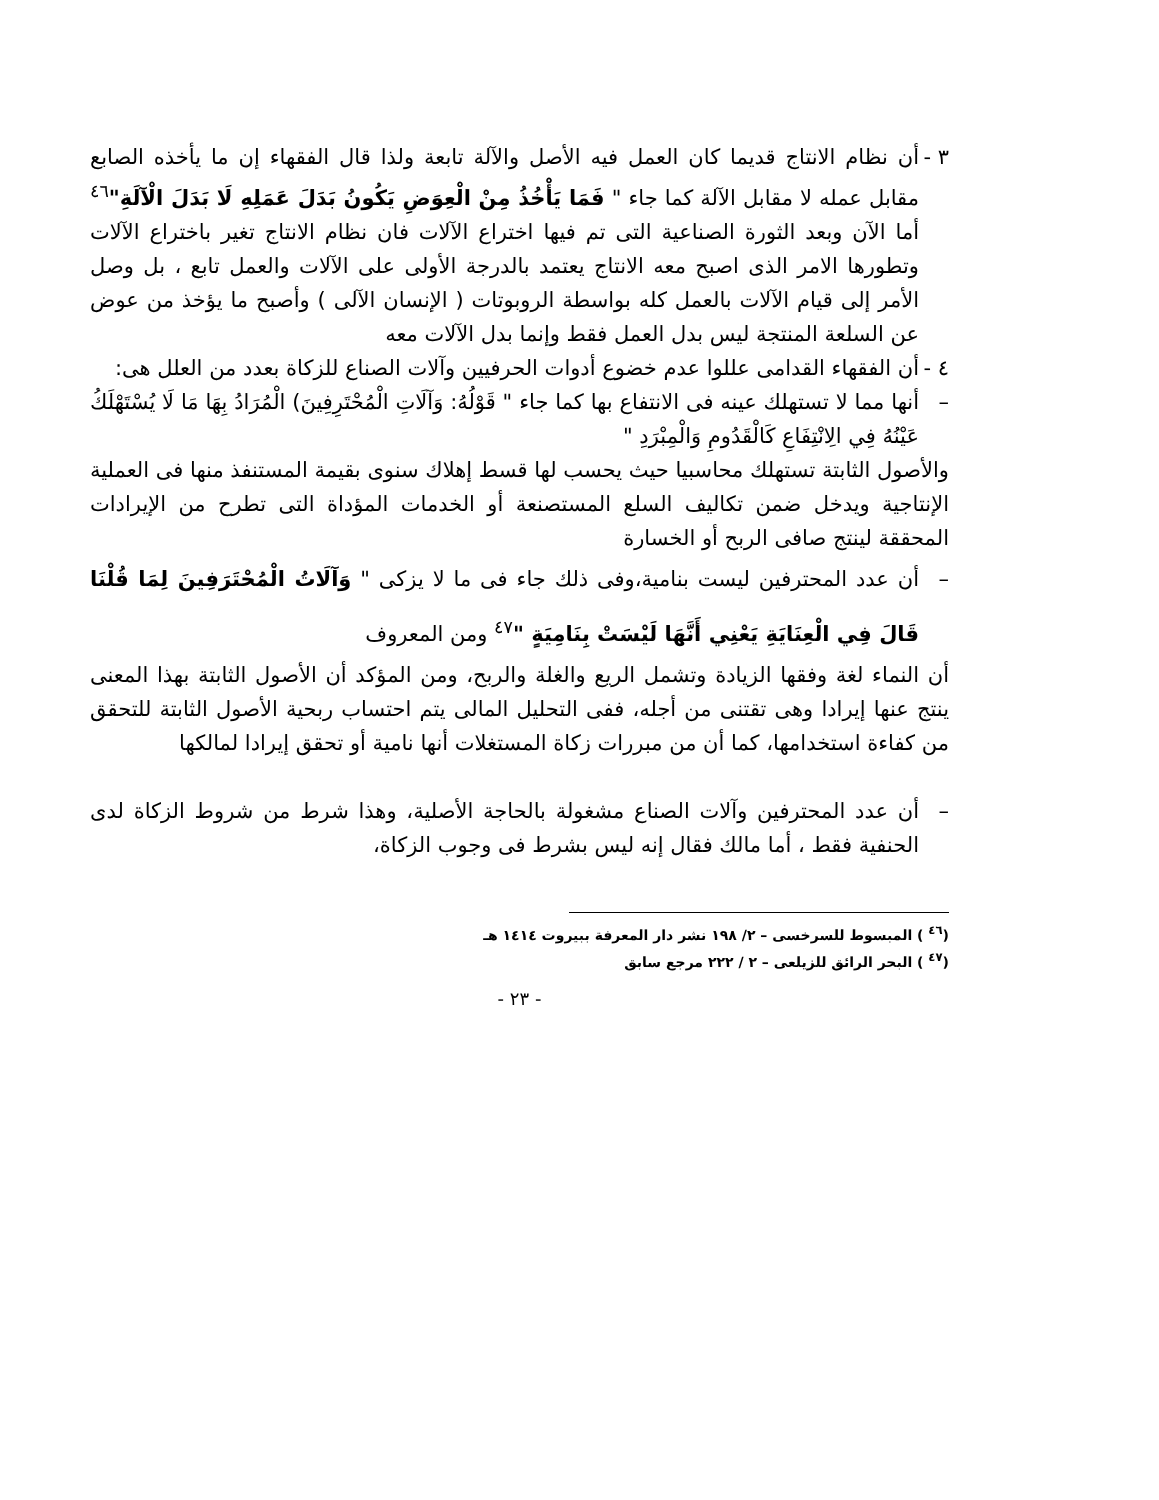٣ -
أن نظام الانتاج قديما كان العمل فيه الأصل والآلة تابعة ولذا قال الفقهاء إن ما يأخذه الصابع مقابل عمله لا مقابل الآلة كما جاء " فَمَا يَأْخُذُ مِنْ الْعِوَضِ يَكُونُ بَدَلَ عَمَلِهِ لَا بَدَلَ الْآلَةِ"<sup>٤٦</sup> أما الآن وبعد الثورة الصناعية التى تم فيها اختراع الآلات فان نظام الانتاج تغير باختراع الآلات وتطورها الامر الذى اصبح معه الانتاج يعتمد بالدرجة الأولى على الآلات والعمل تابع ، بل وصل الأمر إلى قيام الآلات بالعمل كله بواسطة الروبوتات ( الإنسان الآلى ) وأصبح ما يؤخذ من عوض عن السلعة المنتجة ليس بدل العمل فقط وإنما بدل الآلات معه
٤ -
أن الفقهاء القدامى عللوا عدم خضوع أدوات الحرفيين وآلات الصناع للزكاة بعدد من العلل هى:
– أنها مما لا تستهلك عينه فى الانتفاع بها كما جاء " قَوْلُهُ: وَآلَاتِ الْمُحْتَرِفِينَ) الْمُرَادُ بِهَا مَا لَا يُسْتَهْلَكُ عَيْنُهُ فِي الِانْتِفَاعِ كَالْقَدُومِ وَالْمِبْرَدِ "
والأصول الثابتة تستهلك محاسبيا حيث يحسب لها قسط إهلاك سنوى بقيمة المستنفذ منها فى العملية الإنتاجية ويدخل ضمن تكاليف السلع المستصنعة أو الخدمات المؤداة التى تطرح من الإيرادات المحققة لينتج صافى الربح أو الخسارة
– أن عدد المحترفين ليست بنامية،وفى ذلك جاء فى ما لا يزكى " وَآلَاتُ الْمُحْتَرَفِينَ لِمَا قُلْنَا قَالَ فِي الْعِنَايَةِ يَعْنِي أَنَّهَا لَيْسَتْ بِنَامِيَةٍ "<sup>٤٧</sup> ومن المعروف
أن النماء لغة وفقها الزيادة وتشمل الريع والغلة والربح، ومن المؤكد أن الأصول الثابتة بهذا المعنى ينتج عنها إيرادا وهى تقتنى من أجله، ففى التحليل المالى يتم احتساب ربحية الأصول الثابتة للتحقق من كفاءة استخدامها، كما أن من مبررات زكاة المستغلات أنها نامية أو تحقق إيرادا لمالكها
– أن عدد المحترفين وآلات الصناع مشغولة بالحاجة الأصلية، وهذا شرط من شروط الزكاة لدى الحنفية فقط ، أما مالك فقال إنه ليس بشرط فى وجوب الزكاة،
(<sup>٤٦</sup> ) المبسوط للسرخسى – ٢/ ١٩٨ نشر دار المعرفة ببيروت ١٤١٤ هـ
(<sup>٤٧</sup> ) البحر الرائق للزيلعى – ٢ / ٢٢٢ مرجع سابق
- ٢٣ -